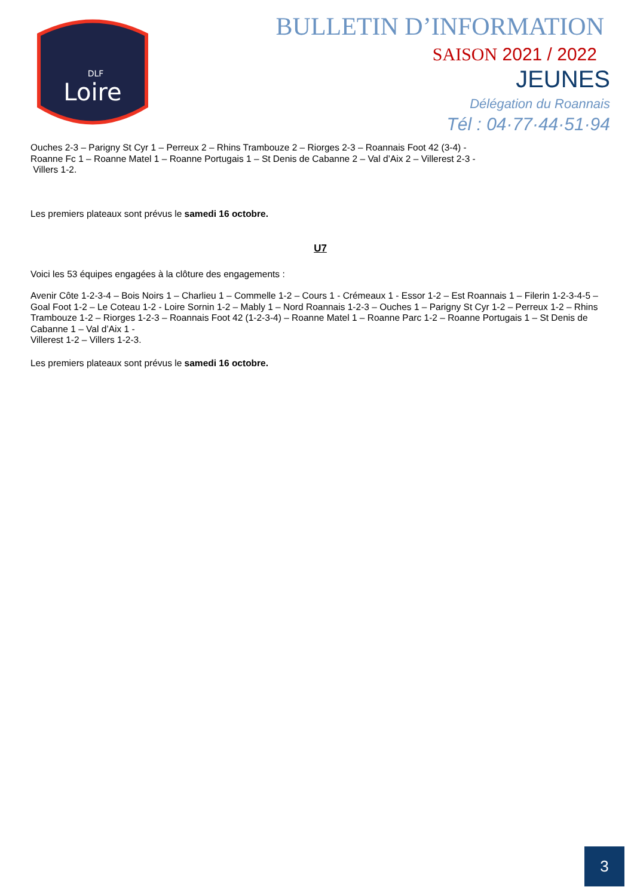Loire
DLF
BULLETIN D’INFORMATION
SAISON 2021 / 2022
JEUNES
Délégation du Roannais
Tél : 04·77·44·51·94
Ouches 2-3 – Parigny St Cyr 1 – Perreux 2 – Rhins Trambouze 2 – Riorges 2-3 – Roannais Foot 42 (3-4) -
Roanne Fc 1 – Roanne Matel 1 – Roanne Portugais 1 – St Denis de Cabanne 2 – Val d’Aix 2 – Villerest 2-3 -
Villers 1-2.
Les premiers plateaux sont prévus le samedi 16 octobre.
U7
Voici les 53 équipes engagées à la clôture des engagements :
Avenir Côte 1-2-3-4 – Bois Noirs 1 – Charlieu 1 – Commelle 1-2 – Cours 1 - Crémeaux 1 - Essor 1-2 – Est Roannais 1 – Filerin 1-2-3-4-5 – Goal Foot 1-2 – Le Coteau 1-2 - Loire Sornin 1-2 – Mably 1 – Nord Roannais 1-2-3 – Ouches 1 – Parigny St Cyr 1-2 – Perreux 1-2 – Rhins Trambouze 1-2 – Riorges 1-2-3 – Roannais Foot 42 (1-2-3-4) – Roanne Matel 1 – Roanne Parc 1-2 – Roanne Portugais 1 – St Denis de Cabanne 1 – Val d’Aix 1 -
Villerest 1-2 – Villers 1-2-3.
Les premiers plateaux sont prévus le samedi 16 octobre.
3